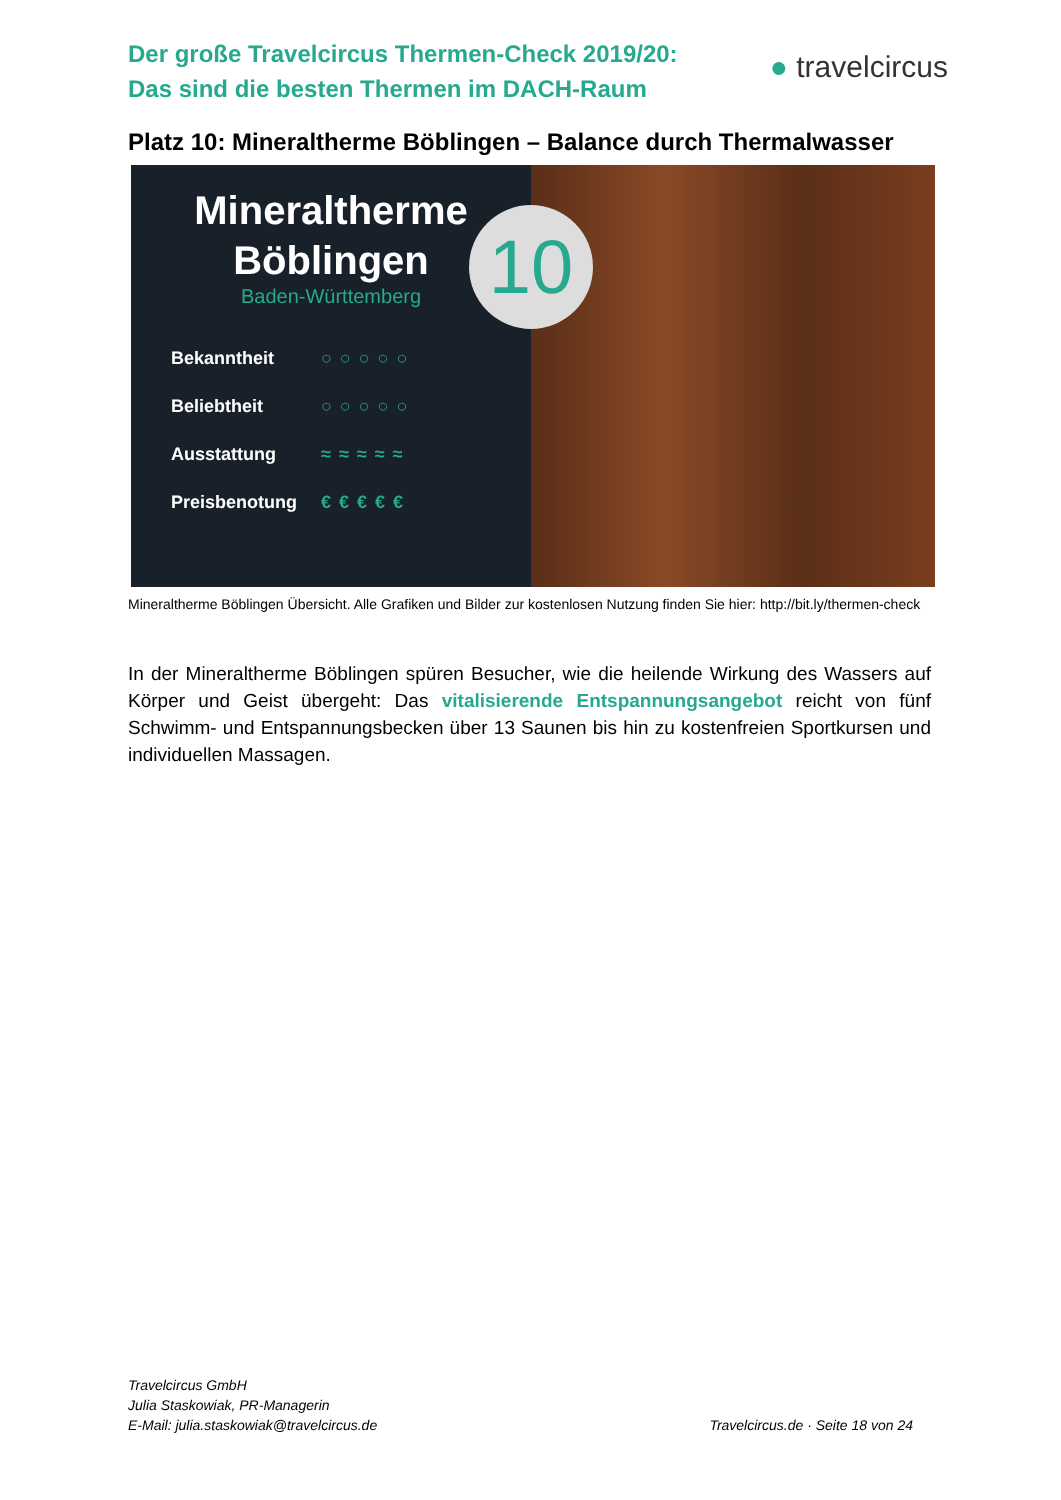Der große Travelcircus Thermen-Check 2019/20:
Das sind die besten Thermen im DACH-Raum
● travelcircus
Platz 10: Mineraltherme Böblingen – Balance durch Thermalwasser
Mineraltherme
Böblingen
Baden-Württemberg
Bekanntheit ○○○○○
Beliebtheit ○○○○○
Ausstattung ≈≈≈≈≈
Preisbenotung €€€€€
10
Mineraltherme Böblingen Übersicht. Alle Grafiken und Bilder zur kostenlosen Nutzung finden Sie hier: http://bit.ly/thermen-check
In der Mineraltherme Böblingen spüren Besucher, wie die heilende Wirkung des Wassers auf Körper und Geist übergeht: Das vitalisierende Entspannungsangebot reicht von fünf Schwimm- und Entspannungsbecken über 13 Saunen bis hin zu kostenfreien Sportkursen und individuellen Massagen.
Travelcircus GmbH
Julia Staskowiak, PR-Managerin
E-Mail: julia.staskowiak@travelcircus.de
Travelcircus.de · Seite 18 von 24